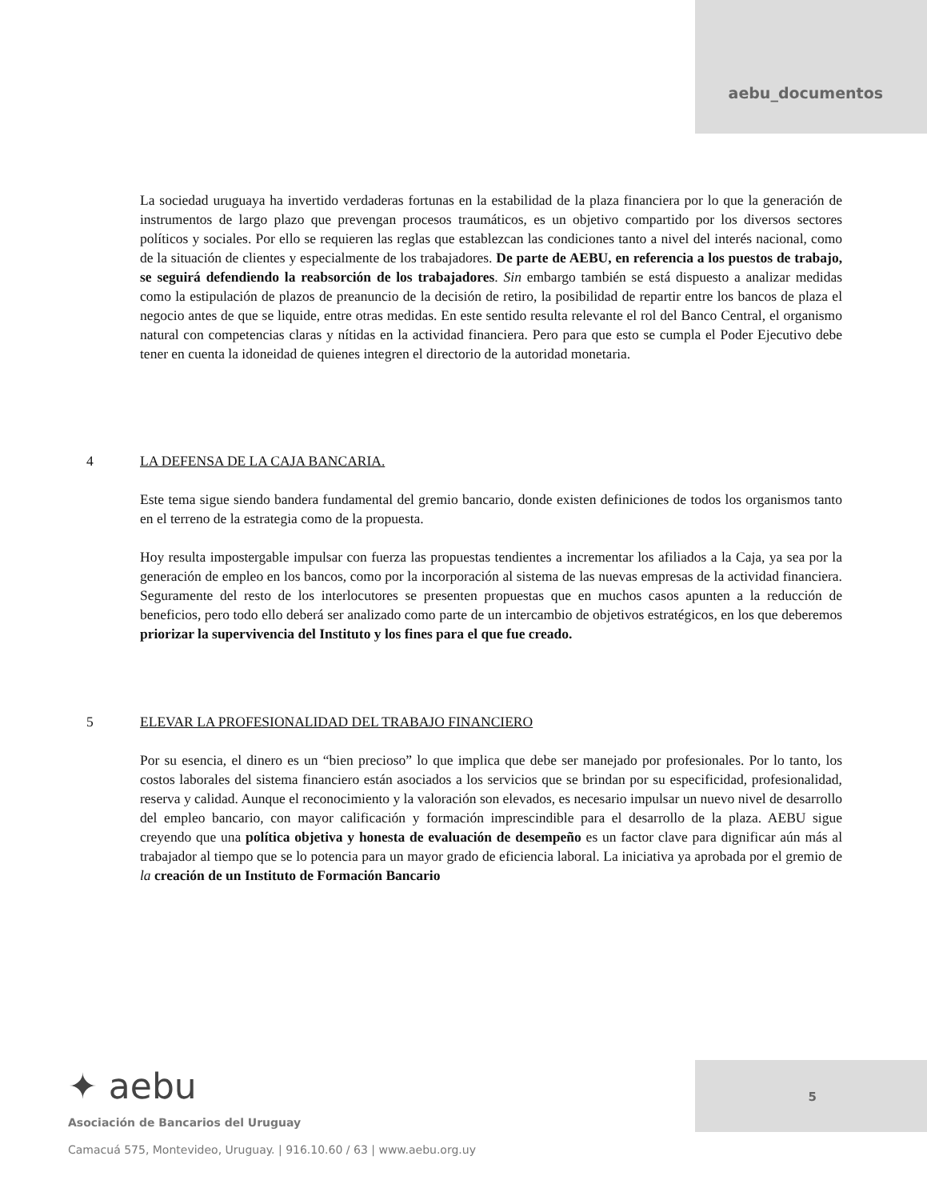aebu_documentos
La sociedad uruguaya ha invertido verdaderas fortunas en la estabilidad de la plaza financiera por lo que la generación de instrumentos de largo plazo que prevengan procesos traumáticos, es un objetivo compartido por los diversos sectores políticos y sociales. Por ello se requieren las reglas que establezcan las condiciones tanto a nivel del interés nacional, como de la situación de clientes y especialmente de los trabajadores. De parte de AEBU, en referencia a los puestos de trabajo, se seguirá defendiendo la reabsorción de los trabajadores. Sin embargo también se está dispuesto a analizar medidas como la estipulación de plazos de preanuncio de la decisión de retiro, la posibilidad de repartir entre los bancos de plaza el negocio antes de que se liquide, entre otras medidas. En este sentido resulta relevante el rol del Banco Central, el organismo natural con competencias claras y nítidas en la actividad financiera. Pero para que esto se cumpla el Poder Ejecutivo debe tener en cuenta la idoneidad de quienes integren el directorio de la autoridad monetaria.
4 LA DEFENSA DE LA CAJA BANCARIA.
Este tema sigue siendo bandera fundamental del gremio bancario, donde existen definiciones de todos los organismos tanto en el terreno de la estrategia como de la propuesta.
Hoy resulta impostergable impulsar con fuerza las propuestas tendientes a incrementar los afiliados a la Caja, ya sea por la generación de empleo en los bancos, como por la incorporación al sistema de las nuevas empresas de la actividad financiera. Seguramente del resto de los interlocutores se presenten propuestas que en muchos casos apunten a la reducción de beneficios, pero todo ello deberá ser analizado como parte de un intercambio de objetivos estratégicos, en los que deberemos priorizar la supervivencia del Instituto y los fines para el que fue creado.
5 ELEVAR LA PROFESIONALIDAD DEL TRABAJO FINANCIERO
Por su esencia, el dinero es un “bien precioso” lo que implica que debe ser manejado por profesionales. Por lo tanto, los costos laborales del sistema financiero están asociados a los servicios que se brindan por su especificidad, profesionalidad, reserva y calidad. Aunque el reconocimiento y la valoración son elevados, es necesario impulsar un nuevo nivel de desarrollo del empleo bancario, con mayor calificación y formación imprescindible para el desarrollo de la plaza. AEBU sigue creyendo que una política objetiva y honesta de evaluación de desempeño es un factor clave para dignificar aún más al trabajador al tiempo que se lo potencia para un mayor grado de eficiencia laboral. La iniciativa ya aprobada por el gremio de la creación de un Instituto de Formación Bancario
✦ aebu
Asociación de Bancarios del Uruguay
Camacuá 575, Montevideo, Uruguay. | 916.10.60 / 63 | www.aebu.org.uy
5